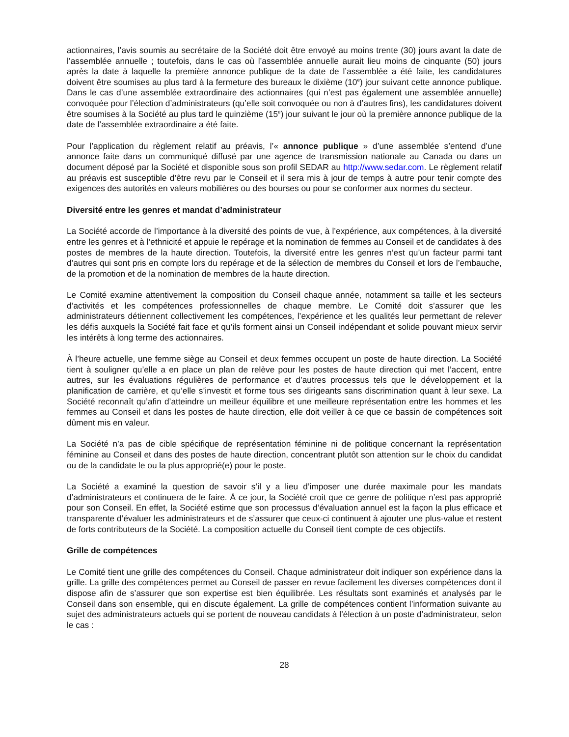actionnaires, l’avis soumis au secrétaire de la Société doit être envoyé au moins trente (30) jours avant la date de l’assemblée annuelle ; toutefois, dans le cas où l’assemblée annuelle aurait lieu moins de cinquante (50) jours après la date à laquelle la première annonce publique de la date de l’assemblée a été faite, les candidatures doivent être soumises au plus tard à la fermeture des bureaux le dixième (10<sup>e</sup>) jour suivant cette annonce publique. Dans le cas d’une assemblée extraordinaire des actionnaires (qui n’est pas également une assemblée annuelle) convoquée pour l’élection d’administrateurs (qu’elle soit convoquée ou non à d’autres fins), les candidatures doivent être soumises à la Société au plus tard le quinzième (15<sup>e</sup>) jour suivant le jour où la première annonce publique de la date de l’assemblée extraordinaire a été faite.
Pour l’application du règlement relatif au préavis, l’« annonce publique » d’une assemblée s’entend d’une annonce faite dans un communiqué diffusé par une agence de transmission nationale au Canada ou dans un document déposé par la Société et disponible sous son profil SEDAR au http://www.sedar.com. Le règlement relatif au préavis est susceptible d’être revu par le Conseil et il sera mis à jour de temps à autre pour tenir compte des exigences des autorités en valeurs mobilières ou des bourses ou pour se conformer aux normes du secteur.
Diversité entre les genres et mandat d’administrateur
La Société accorde de l’importance à la diversité des points de vue, à l’expérience, aux compétences, à la diversité entre les genres et à l’ethnicité et appuie le repérage et la nomination de femmes au Conseil et de candidates à des postes de membres de la haute direction. Toutefois, la diversité entre les genres n’est qu’un facteur parmi tant d’autres qui sont pris en compte lors du repérage et de la sélection de membres du Conseil et lors de l’embauche, de la promotion et de la nomination de membres de la haute direction.
Le Comité examine attentivement la composition du Conseil chaque année, notamment sa taille et les secteurs d’activités et les compétences professionnelles de chaque membre. Le Comité doit s’assurer que les administrateurs détiennent collectivement les compétences, l’expérience et les qualités leur permettant de relever les défis auxquels la Société fait face et qu’ils forment ainsi un Conseil indépendant et solide pouvant mieux servir les intérêts à long terme des actionnaires.
À l’heure actuelle, une femme siège au Conseil et deux femmes occupent un poste de haute direction. La Société tient à souligner qu’elle a en place un plan de relève pour les postes de haute direction qui met l’accent, entre autres, sur les évaluations régulières de performance et d’autres processus tels que le développement et la planification de carrière, et qu’elle s’investit et forme tous ses dirigeants sans discrimination quant à leur sexe. La Société reconnaît qu’afin d’atteindre un meilleur équilibre et une meilleure représentation entre les hommes et les femmes au Conseil et dans les postes de haute direction, elle doit veiller à ce que ce bassin de compétences soit dûment mis en valeur.
La Société n’a pas de cible spécifique de représentation féminine ni de politique concernant la représentation féminine au Conseil et dans des postes de haute direction, concentrant plutôt son attention sur le choix du candidat ou de la candidate le ou la plus approprié(e) pour le poste.
La Société a examiné la question de savoir s’il y a lieu d’imposer une durée maximale pour les mandats d’administrateurs et continuera de le faire. À ce jour, la Société croit que ce genre de politique n’est pas approprié pour son Conseil. En effet, la Société estime que son processus d’évaluation annuel est la façon la plus efficace et transparente d’évaluer les administrateurs et de s’assurer que ceux-ci continuent à ajouter une plus-value et restent de forts contributeurs de la Société. La composition actuelle du Conseil tient compte de ces objectifs.
Grille de compétences
Le Comité tient une grille des compétences du Conseil. Chaque administrateur doit indiquer son expérience dans la grille. La grille des compétences permet au Conseil de passer en revue facilement les diverses compétences dont il dispose afin de s’assurer que son expertise est bien équilibrée. Les résultats sont examinés et analysés par le Conseil dans son ensemble, qui en discute également. La grille de compétences contient l’information suivante au sujet des administrateurs actuels qui se portent de nouveau candidats à l’élection à un poste d’administrateur, selon le cas :
28